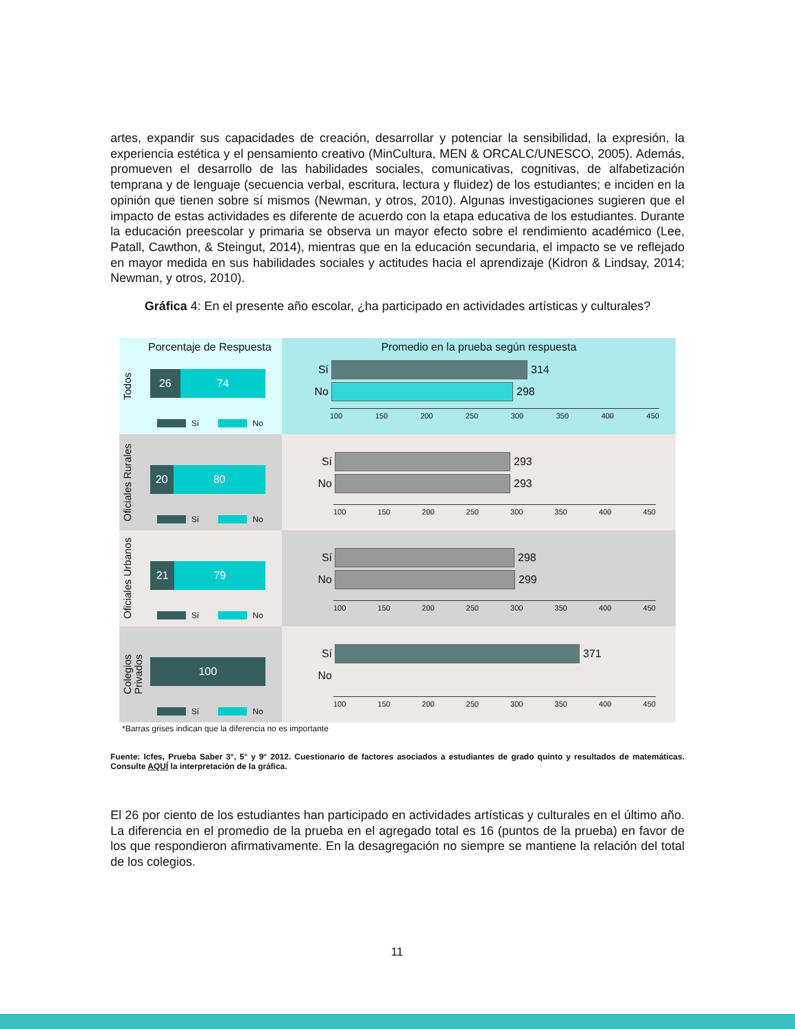artes, expandir sus capacidades de creación, desarrollar y potenciar la sensibilidad, la expresión, la experiencia estética y el pensamiento creativo (MinCultura, MEN & ORCALC/UNESCO, 2005). Además, promueven el desarrollo de las habilidades sociales, comunicativas, cognitivas, de alfabetización temprana y de lenguaje (secuencia verbal, escritura, lectura y fluidez) de los estudiantes; e inciden en la opinión que tienen sobre sí mismos (Newman, y otros, 2010). Algunas investigaciones sugieren que el impacto de estas actividades es diferente de acuerdo con la etapa educativa de los estudiantes. Durante la educación preescolar y primaria se observa un mayor efecto sobre el rendimiento académico (Lee, Patall, Cawthon, & Steingut, 2014), mientras que en la educación secundaria, el impacto se ve reflejado en mayor medida en sus habilidades sociales y actitudes hacia el aprendizaje (Kidron & Lindsay, 2014; Newman, y otros, 2010).
Gráfica 4: En el presente año escolar, ¿ha participado en actividades artísticas y culturales?
Porcentaje de Respuesta
Todos
26 74
Sí No
Promedio en la prueba según respuesta
Sí
314
No
298
100 150 200 250 300 350 400 450
Oficiales Rurales
20 80
Sí No
Sí
293
No
293
100 150 200 250 300 350 400 450
Oficiales Urbanos
21 79
Sí No
Sí
298
No
299
100 150 200 250 300 350 400 450
Colegios Privados
100
Sí No
Sí
371
No
100 150 200 250 300 350 400 450
*Barras grises indican que la diferencia no es importante
Fuente: Icfes, Prueba Saber 3°, 5° y 9° 2012. Cuestionario de factores asociados a estudiantes de grado quinto y resultados de matemáticas. Consulte AQUÍ la interpretación de la gráfica.
El 26 por ciento de los estudiantes han participado en actividades artísticas y culturales en el último año. La diferencia en el promedio de la prueba en el agregado total es 16 (puntos de la prueba) en favor de los que respondieron afirmativamente. En la desagregación no siempre se mantiene la relación del total de los colegios.
11